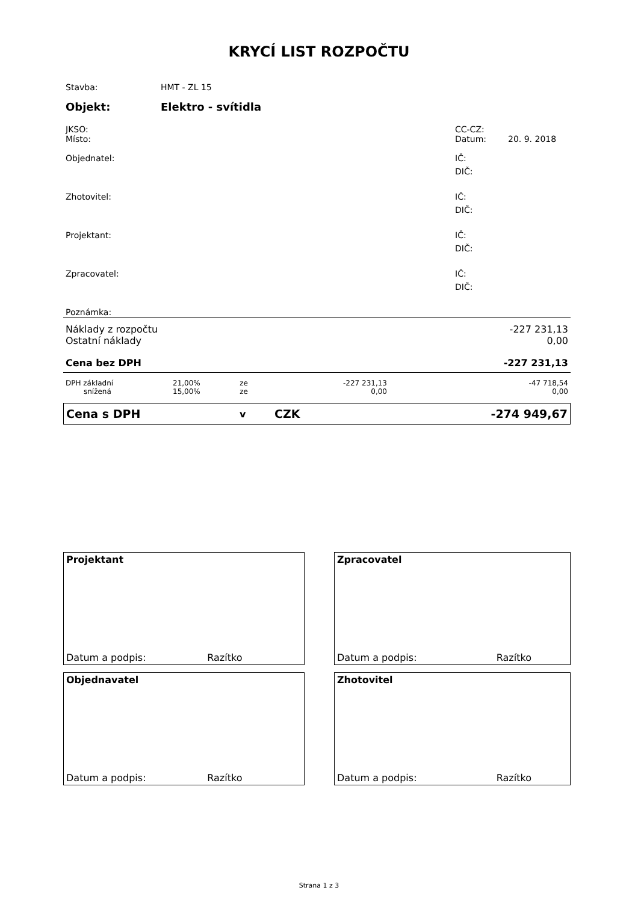KRYCÍ LIST ROZPOČTU
| Stavba: | HMT - ZL 15 | | |
| Objekt: | Elektro - svítidla | | |
| JKSO: | | CC-CZ: | |
| Místo: | | Datum: | 20. 9. 2018 |
| Objednatel: | | IČ: | |
| | | DIČ: | |
| Zhotovitel: | | IČ: | |
| | | DIČ: | |
| Projektant: | | IČ: | |
| | | DIČ: | |
| Zpracovatel: | | IČ: | |
| | | DIČ: | |
| Poznámka: | | | |
| Náklady z rozpočtu | -227 231,13 |
| Ostatní náklady | 0,00 |
| Cena bez DPH | -227 231,13 |
| DPH základní | 21,00% | ze | -227 231,13 | -47 718,54 |
| snížená | 15,00% | ze | 0,00 | 0,00 |
| Cena s DPH | v | CZK | -274 949,67 |
Projektant
Datum a podpis: Razítko
Zpracovatel
Datum a podpis: Razítko
Objednavatel
Datum a podpis: Razítko
Zhotovitel
Datum a podpis: Razítko
Strana 1 z 3